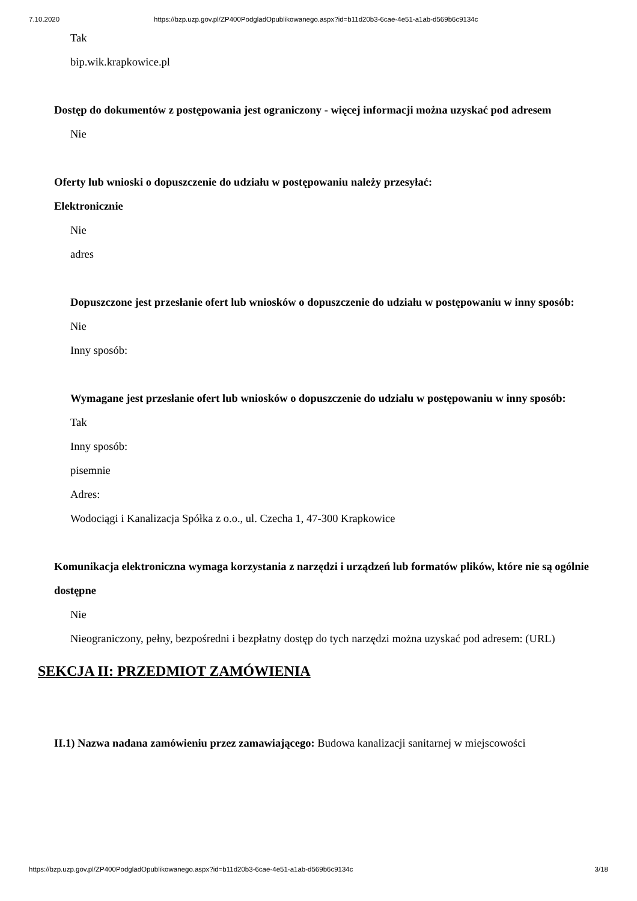7.10.2020 https://bzp.uzp.gov.pl/ZP400PodgladOpublikowanego.aspx?id=b11d20b3-6cae-4e51-a1ab-d569b6c9134c
Tak
bip.wik.krapkowice.pl
Dostęp do dokumentów z postępowania jest ograniczony - więcej informacji można uzyskać pod adresem
Nie
Oferty lub wnioski o dopuszczenie do udziału w postępowaniu należy przesyłać:
Elektronicznie
Nie
adres
Dopuszczone jest przesłanie ofert lub wniosków o dopuszczenie do udziału w postępowaniu w inny sposób:
Nie
Inny sposób:
Wymagane jest przesłanie ofert lub wniosków o dopuszczenie do udziału w postępowaniu w inny sposób:
Tak
Inny sposób:
pisemnie
Adres:
Wodociągi i Kanalizacja Spółka z o.o., ul. Czecha 1, 47-300 Krapkowice
Komunikacja elektroniczna wymaga korzystania z narzędzi i urządzeń lub formatów plików, które nie są ogólnie dostępne
Nie
Nieograniczony, pełny, bezpośredni i bezpłatny dostęp do tych narzędzi można uzyskać pod adresem: (URL)
SEKCJA II: PRZEDMIOT ZAMÓWIENIA
II.1) Nazwa nadana zamówieniu przez zamawiającego: Budowa kanalizacji sanitarnej w miejscowości
https://bzp.uzp.gov.pl/ZP400PodgladOpublikowanego.aspx?id=b11d20b3-6cae-4e51-a1ab-d569b6c9134c 3/18